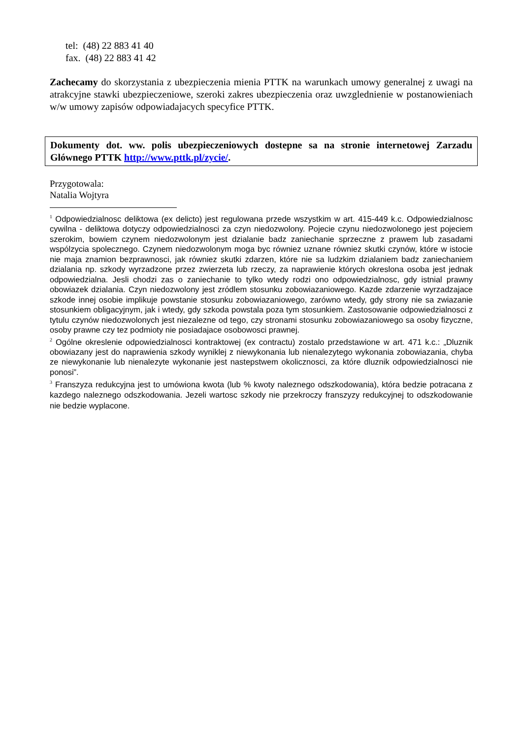tel: (48) 22 883 41 40
fax. (48) 22 883 41 42
Zachecamy do skorzystania z ubezpieczenia mienia PTTK na warunkach umowy generalnej z uwagi na atrakcyjne stawki ubezpieczeniowe, szeroki zakres ubezpieczenia oraz uwzglednienie w postanowieniach w/w umowy zapisów odpowiadajacych specyfice PTTK.
Dokumenty dot. ww. polis ubezpieczeniowych dostepne sa na stronie internetowej Zarzadu Glównego PTTK http://www.pttk.pl/zycie/.
Przygotowala:
Natalia Wojtyra
<sup>1</sup> Odpowiedzialnosc deliktowa (ex delicto) jest regulowana przede wszystkim w art. 415-449 k.c. Odpowiedzialnosc cywilna - deliktowa dotyczy odpowiedzialnosci za czyn niedozwolony. Pojecie czynu niedozwolonego jest pojeciem szerokim, bowiem czynem niedozwolonym jest dzialanie badz zaniechanie sprzeczne z prawem lub zasadami wspólzycia spolecznego. Czynem niedozwolonym moga byc równiez uznane równiez skutki czynów, które w istocie nie maja znamion bezprawnosci, jak równiez skutki zdarzen, które nie sa ludzkim dzialaniem badz zaniechaniem dzialania np. szkody wyrzadzone przez zwierzeta lub rzeczy, za naprawienie których okreslona osoba jest jednak odpowiedzialna. Jesli chodzi zas o zaniechanie to tylko wtedy rodzi ono odpowiedzialnosc, gdy istnial prawny obowiazek dzialania. Czyn niedozwolony jest zródlem stosunku zobowiazaniowego. Kazde zdarzenie wyrzadzajace szkode innej osobie implikuje powstanie stosunku zobowiazaniowego, zarówno wtedy, gdy strony nie sa zwiazanie stosunkiem obligacyjnym, jak i wtedy, gdy szkoda powstala poza tym stosunkiem. Zastosowanie odpowiedzialnosci z tytulu czynów niedozwolonych jest niezalezne od tego, czy stronami stosunku zobowiazaniowego sa osoby fizyczne, osoby prawne czy tez podmioty nie posiadajace osobowosci prawnej.
<sup>2</sup> Ogólne okreslenie odpowiedzialnosci kontraktowej (ex contractu) zostalo przedstawione w art. 471 k.c.: „Dluznik obowiazany jest do naprawienia szkody wyniklej z niewykonania lub nienalezytego wykonania zobowiazania, chyba ze niewykonanie lub nienalezyte wykonanie jest nastepstwem okolicznosci, za które dluznik odpowiedzialnosci nie ponosi”.
<sup>3</sup> Franszyza redukcyjna jest to umówiona kwota (lub % kwoty naleznego odszkodowania), która bedzie potracana z kazdego naleznego odszkodowania. Jezeli wartosc szkody nie przekroczy franszyzy redukcyjnej to odszkodowanie nie bedzie wyplacone.